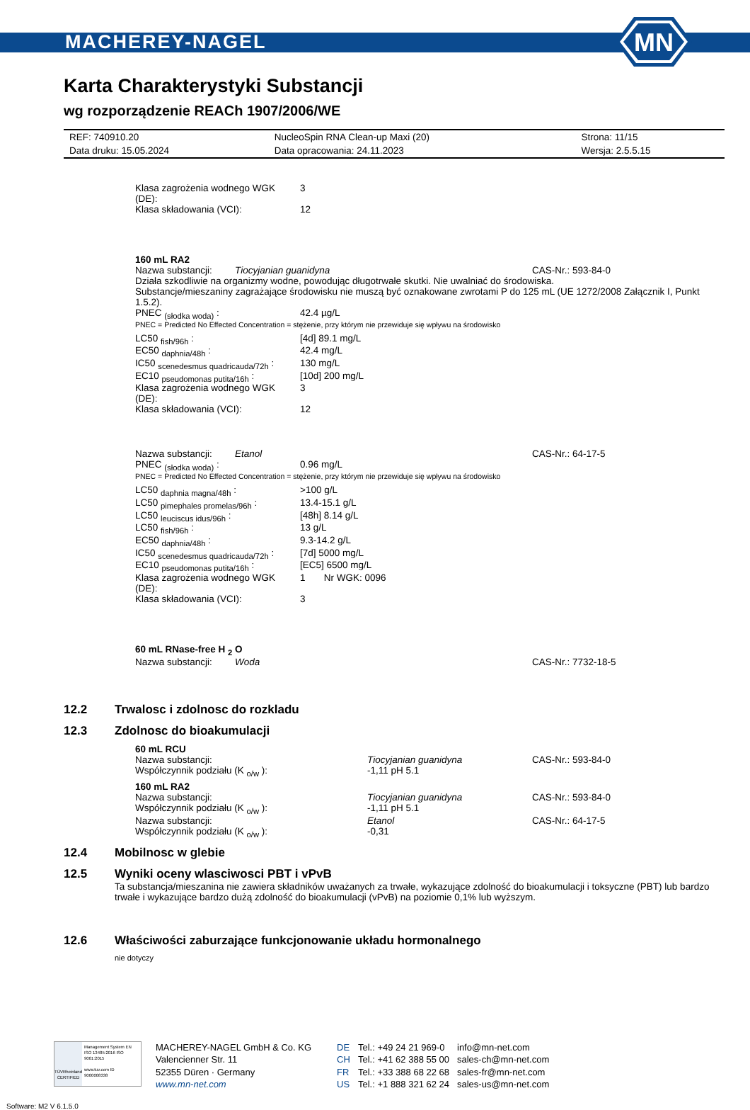MACHEREY-NAGEL
MN
Karta Charakterystyki Substancji
wg rozporządzenie REACh 1907/2006/WE
| REF: 740910.20 | NucleoSpin RNA Clean-up Maxi (20) | Strona: 11/15 |
| Data druku: 15.05.2024 | Data opracowania: 24.11.2023 | Wersja: 2.5.5.15 |
Klasa zagrożenia wodnego WGK (DE): 3
Klasa składowania (VCI): 12
160 mL RA2
Nazwa substancji: Tiocyjanian guanidyna CAS-Nr.: 593-84-0
Działa szkodliwie na organizmy wodne, powodując długotrwałe skutki. Nie uwalniać do środowiska.
Substancje/mieszaniny zagrażające środowisku nie muszą być oznakowane zwrotami P do 125 mL (UE 1272/2008 Załącznik I, Punkt 1.5.2).
PNEC <sub>(słodka woda)</sub> : 42.4 µg/L
PNEC = Predicted No Effected Concentration = stężenie, przy którym nie przewiduje się wpływu na środowisko
LC50 <sub>fish/96h</sub> : [4d] 89.1 mg/L
EC50 <sub>daphnia/48h</sub> : 42.4 mg/L
IC50 <sub>scenedesmus quadricauda/72h</sub> : 130 mg/L
EC10 <sub>pseudomonas putita/16h</sub> : [10d] 200 mg/L
Klasa zagrożenia wodnego WGK (DE): 3
Klasa składowania (VCI): 12
Nazwa substancji: Etanol CAS-Nr.: 64-17-5
PNEC <sub>(słodka woda)</sub> : 0.96 mg/L
PNEC = Predicted No Effected Concentration = stężenie, przy którym nie przewiduje się wpływu na środowisko
LC50 <sub>daphnia magna/48h</sub> : >100 g/L
LC50 <sub>pimephales promelas/96h</sub> : 13.4-15.1 g/L
LC50 <sub>leuciscus idus/96h</sub> : [48h] 8.14 g/L
LC50 <sub>fish/96h</sub> : 13 g/L
EC50 <sub>daphnia/48h</sub> : 9.3-14.2 g/L
IC50 <sub>scenedesmus quadricauda/72h</sub> : [7d] 5000 mg/L
EC10 <sub>pseudomonas putita/16h</sub> : [EC5] 6500 mg/L
Klasa zagrożenia wodnego WGK (DE): 1 Nr WGK: 0096
Klasa składowania (VCI): 3
60 mL RNase-free H <sub>2</sub> O
Nazwa substancji: Woda CAS-Nr.: 7732-18-5
12.2 Trwalosc i zdolnosc do rozkladu
12.3 Zdolnosc do bioakumulacji
60 mL RCU
Nazwa substancji: Tiocyjanian guanidyna CAS-Nr.: 593-84-0
Współczynnik podziału (K <sub>o/w</sub> ): -1,11 pH 5.1
160 mL RA2
Nazwa substancji: Tiocyjanian guanidyna CAS-Nr.: 593-84-0
Współczynnik podziału (K <sub>o/w</sub> ): -1,11 pH 5.1
Nazwa substancji: Etanol CAS-Nr.: 64-17-5
Współczynnik podziału (K <sub>o/w</sub> ): -0,31
12.4 Mobilnosc w glebie
12.5 Wyniki oceny wlasciwosci PBT i vPvB
Ta substancja/mieszanina nie zawiera składników uważanych za trwałe, wykazujące zdolność do bioakumulacji i toksyczne (PBT) lub bardzo trwałe i wykazujące bardzo dużą zdolność do bioakumulacji (vPvB) na poziomie 0,1% lub wyższym.
12.6 Właściwości zaburzające funkcjonowanie układu hormonalnego
nie dotyczy
TÜVRheinland
CERTIFIED
Management System EN ISO 13485:2016 ISO 9001:2015
www.tuv.com ID 9000008338
MACHEREY-NAGEL GmbH & Co. KG
Valencienner Str. 11
52355 Düren · Germany
www.mn-net.com
DE
CH
FR
US
Tel.: +49 24 21 969-0
Tel.: +41 62 388 55 00
Tel.: +33 388 68 22 68
Tel.: +1 888 321 62 24
info@mn-net.com
sales-ch@mn-net.com
sales-fr@mn-net.com
sales-us@mn-net.com
Software: M2 V 6.1.5.0